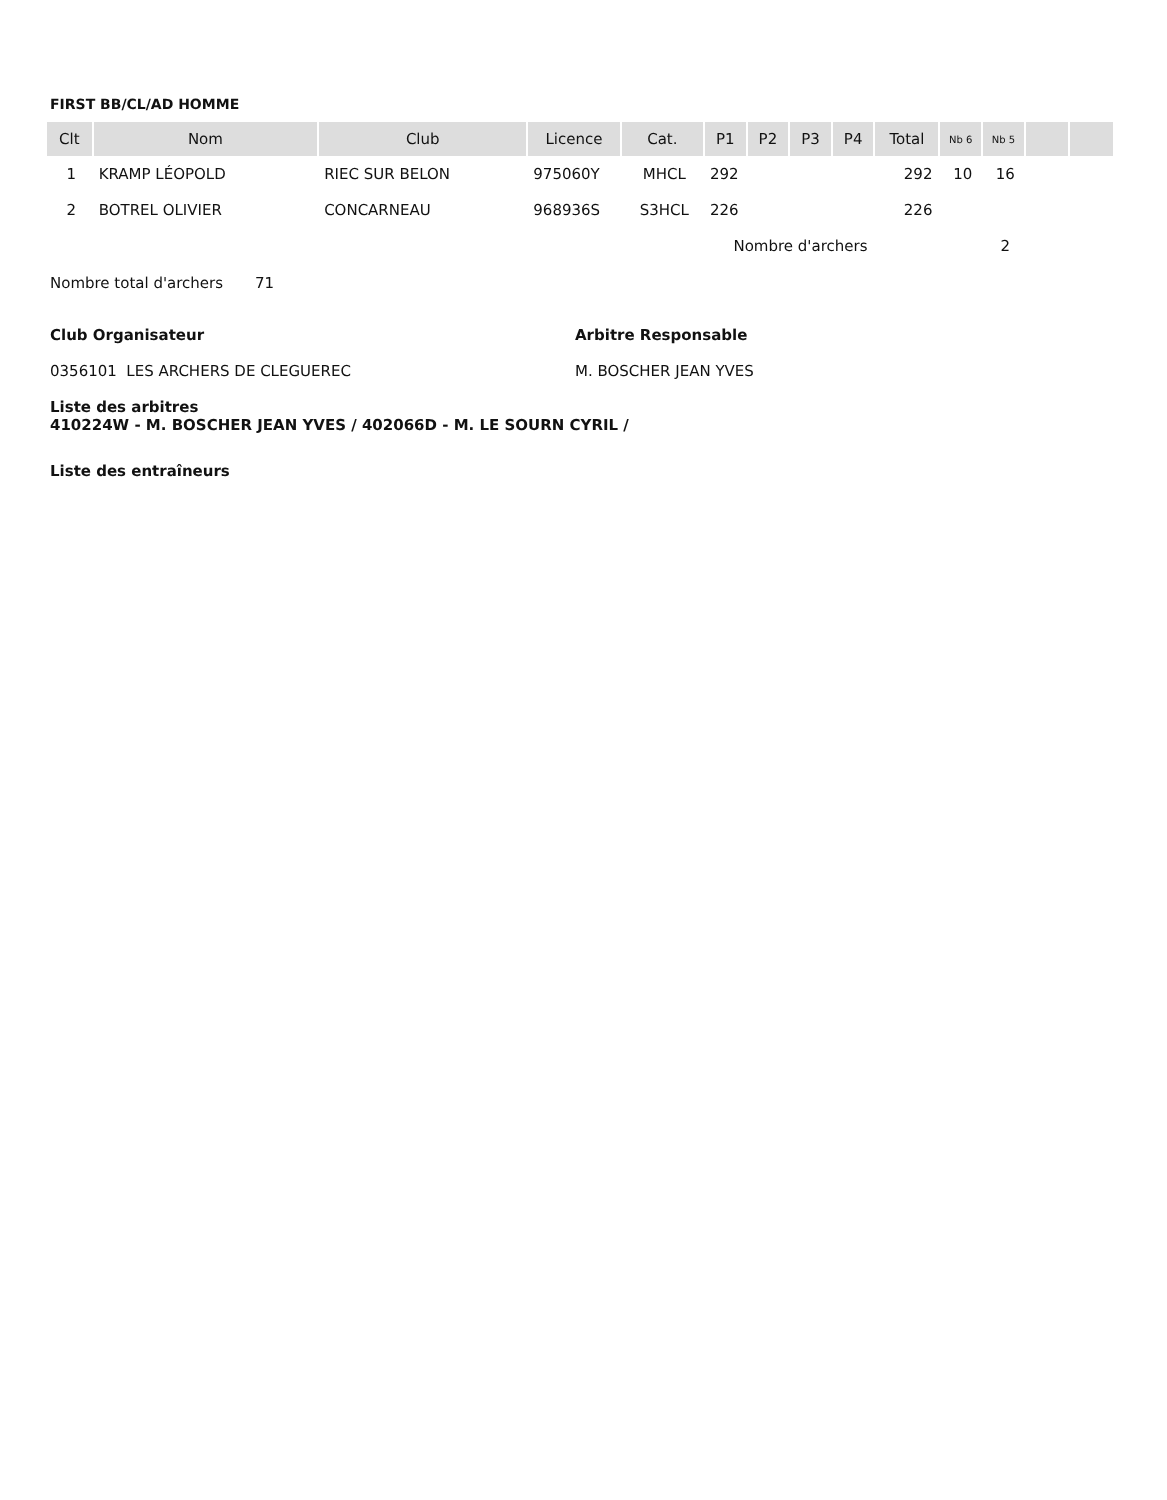FIRST BB/CL/AD HOMME
| Clt | Nom | Club | Licence | Cat. | P1 | P2 | P3 | P4 | Total | Nb 6 | Nb 5 | | |
| --- | --- | --- | --- | --- | --- | --- | --- | --- | --- | --- | --- | --- | --- |
| 1 | KRAMP LÉOPOLD | RIEC SUR BELON | 975060Y | MHCL | 292 | | | | 292 | 10 | 16 | | |
| 2 | BOTREL OLIVIER | CONCARNEAU | 968936S | S3HCL | 226 | | | | 226 | | | | |
| Nombre d'archers | | | | | | | | | | | 2 | | |
Nombre total d'archers 71
Club Organisateur
0356101 LES ARCHERS DE CLEGUEREC
Arbitre Responsable
M. BOSCHER JEAN YVES
Liste des arbitres
410224W - M. BOSCHER JEAN YVES / 402066D - M. LE SOURN CYRIL /
Liste des entraîneurs